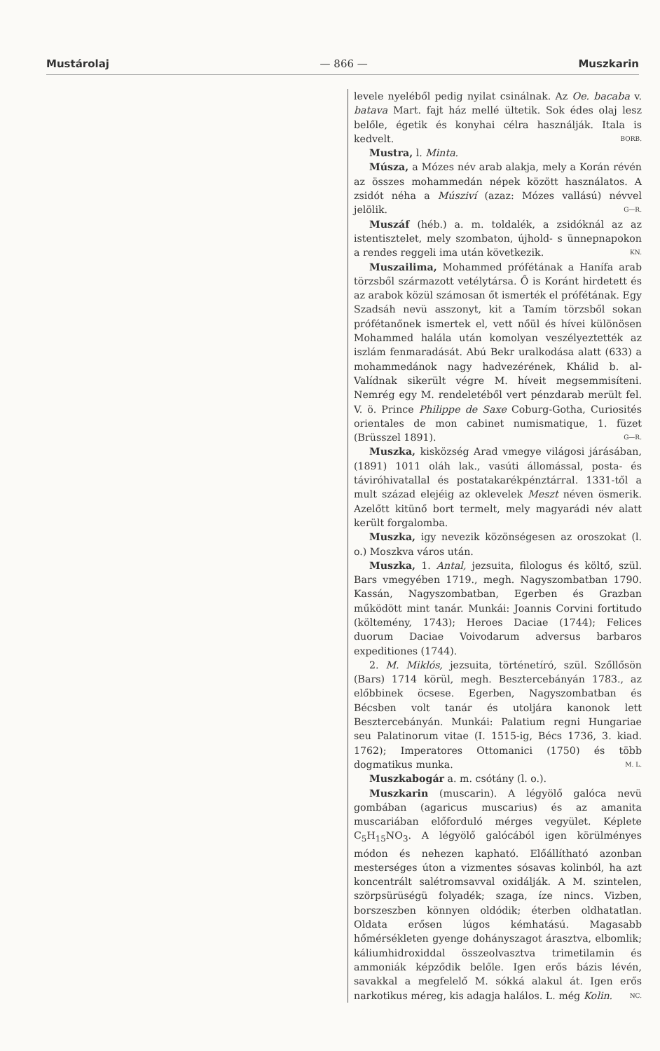Mustárolaj — 866 — Muszkarin
levele nyeléből pedig nyilat csinálnak. Az Oe. bacaba v. batava Mart. fajt ház mellé ültetik. Sok édes olaj lesz belőle, égetik és konyhai célra használják. Itala is kedvelt. BORB.
Mustra, l. Minta.
Músza, a Mózes név arab alakja, mely a Korán révén az összes mohammedán népek között használatos. A zsidót néha a Músziví (azaz: Mózes vallású) névvel jelölik. G—R.
Muszáf (héb.) a. m. toldalék, a zsidóknál az az istentisztelet, mely szombaton, újhold- s ünnepnapokon a rendes reggeli ima után következik. KN.
Muszailima, Mohammed prófétának a Hanífa arab törzsből származott vetélytársa. Ő is Koránt hirdetett és az arabok közül számosan őt ismerték el prófétának. Egy Szadsáh nevü asszonyt, kit a Tamím törzsből sokan prófétanőnek ismertek el, vett nőül és hívei különösen Mohammed halála után komolyan veszélyeztették az iszlám fenmaradását. Abú Bekr uralkodása alatt (633) a mohammedánok nagy hadvezérének, Khálid b. al-Valídnak sikerült végre M. híveit megsemmisíteni. Nemrég egy M. rendeletéből vert pénzdarab merült fel. V. ö. Prince Philippe de Saxe Coburg-Gotha, Curiosités orientales de mon cabinet numismatique, 1. füzet (Brüsszel 1891). G—R.
Muszka, kisközség Arad vmegye világosi járásában, (1891) 1011 oláh lak., vasúti állomással, posta- és táviróhivatallal és postatakarékpénztárral. 1331-től a mult század elejéig az oklevelek Meszt néven ösmerik. Azelőtt kitünő bort termelt, mely magyarádi név alatt került forgalomba.
Muszka, igy nevezik közönségesen az oroszokat (l. o.) Moszkva város után.
Muszka, 1. Antal, jezsuita, filologus és költő, szül. Bars vmegyében 1719., megh. Nagyszombatban 1790. Kassán, Nagyszombatban, Egerben és Grazban működött mint tanár. Munkái: Joannis Corvini fortitudo (költemény, 1743); Heroes Daciae (1744); Felices duorum Daciae Voivodarum adversus barbaros expeditiones (1744).
2. M. Miklós, jezsuita, történetíró, szül. Szőllősön (Bars) 1714 körül, megh. Besztercebányán 1783., az előbbinek öcsese. Egerben, Nagyszombatban és Bécsben volt tanár és utoljára kanonok lett Besztercebányán. Munkái: Palatium regni Hungariae seu Palatinorum vitae (I. 1515-ig, Bécs 1736, 3. kiad. 1762); Imperatores Ottomanici (1750) és több dogmatikus munka. M. L.
Muszkabogár a. m. csótány (l. o.).
Muszkarin (muscarin). A légyölő galóca nevü gombában (agaricus muscarius) és az amanita muscariában előforduló mérges vegyület. Képlete C<sub>5</sub>H<sub>15</sub>NO<sub>3</sub>. A légyölő galócából igen körülményes módon és nehezen kapható. Előállítható azonban mesterséges úton a vizmentes sósavas kolinból, ha azt koncentrált salétromsavval oxidálják. A M. szintelen, szörpsürüségü folyadék; szaga, íze nincs. Vizben, borszeszben könnyen oldódik; éterben oldhatatlan. Oldata erősen lúgos kémhatású. Magasabb hőmérsékleten gyenge dohányszagot árasztva, elbomlik; káliumhidroxiddal összeolvasztva trimetilamin és ammoniák képződik belőle. Igen erős bázis lévén, savakkal a megfelelő M. sókká alakul át. Igen erős narkotikus méreg, kis adagja halálos. L. még Kolin. NC.